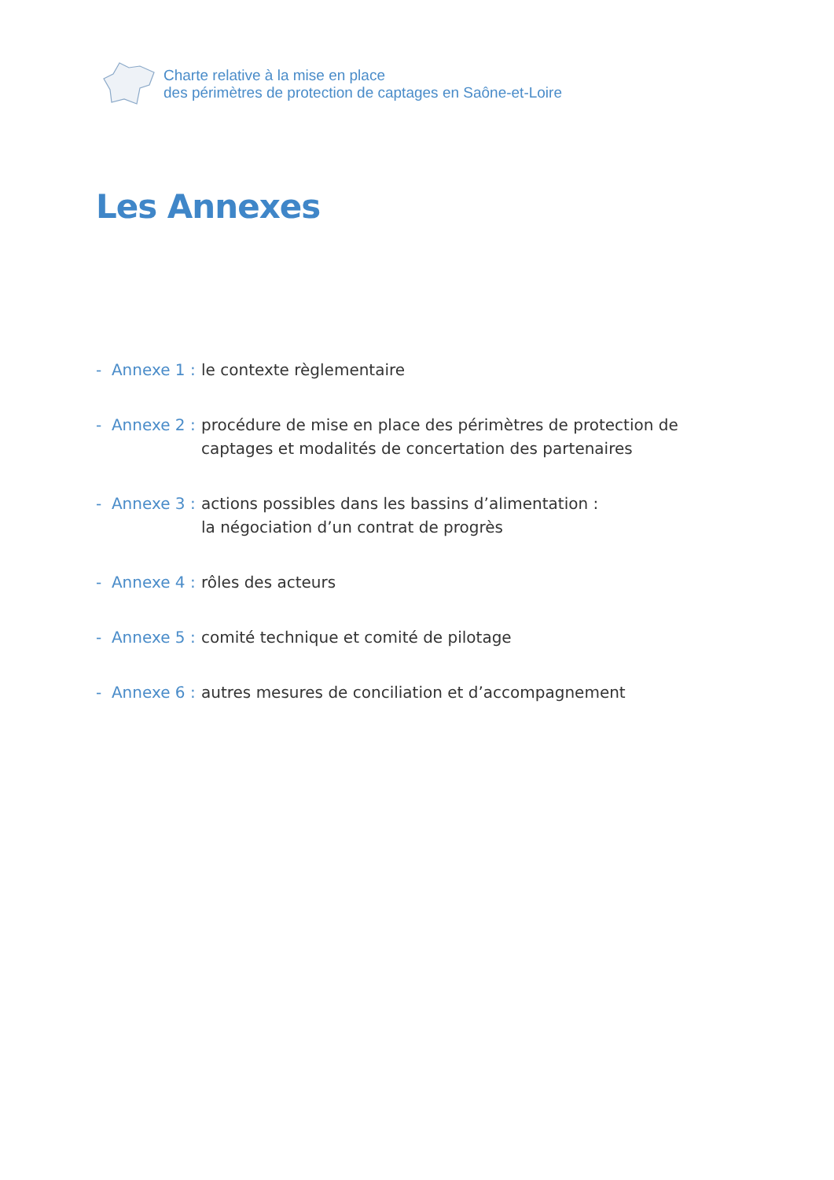Charte relative à la mise en place
des périmètres de protection de captages en Saône-et-Loire
Les Annexes
- Annexe 1 : le contexte règlementaire
- Annexe 2 : procédure de mise en place des périmètres de protection de captages et modalités de concertation des partenaires
- Annexe 3 : actions possibles dans les bassins d’alimentation :
la négociation d’un contrat de progrès
- Annexe 4 : rôles des acteurs
- Annexe 5 : comité technique et comité de pilotage
- Annexe 6 : autres mesures de conciliation et d’accompagnement